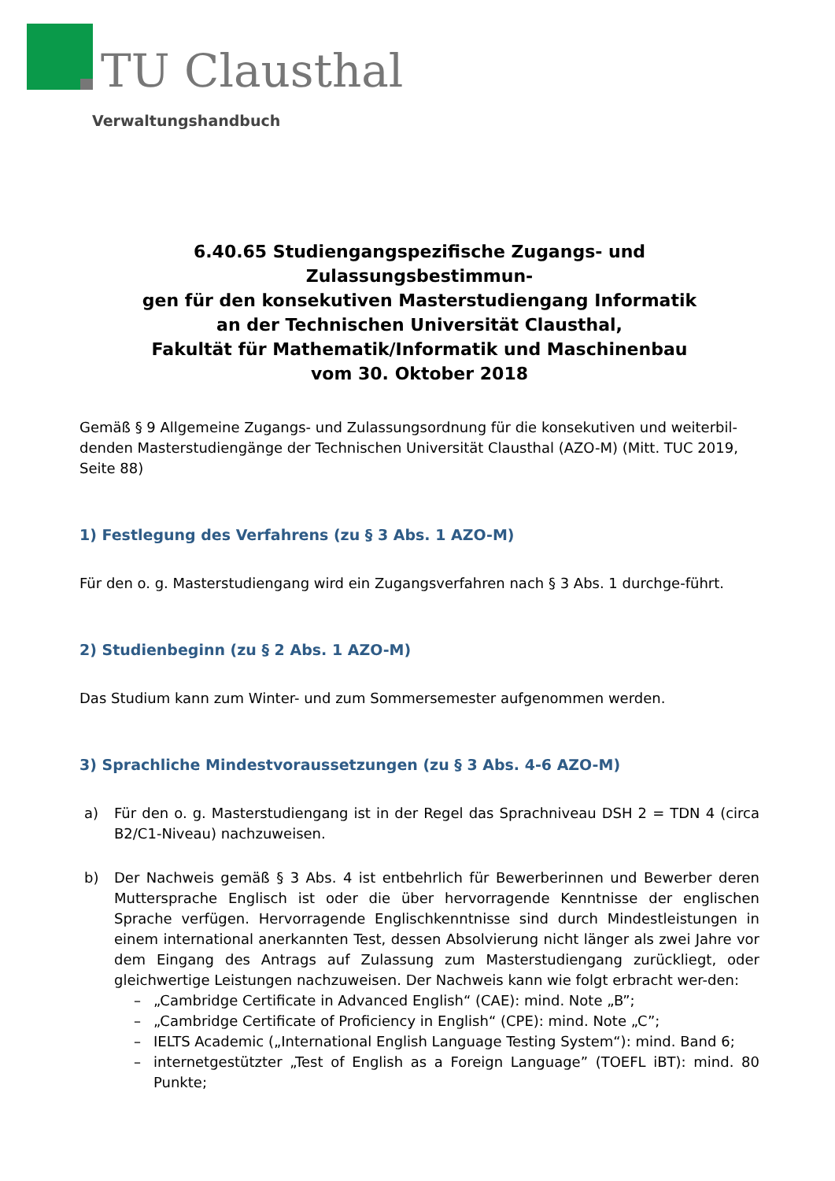TU Clausthal
Verwaltungshandbuch
6.40.65 Studiengangspezifische Zugangs- und Zulassungsbestimmun-
gen für den konsekutiven Masterstudiengang Informatik
an der Technischen Universität Clausthal,
Fakultät für Mathematik/Informatik und Maschinenbau
vom 30. Oktober 2018
Gemäß § 9 Allgemeine Zugangs- und Zulassungsordnung für die konsekutiven und weiterbil-denden Masterstudiengänge der Technischen Universität Clausthal (AZO-M) (Mitt. TUC 2019, Seite 88)
1) Festlegung des Verfahrens (zu § 3 Abs. 1 AZO-M)
Für den o. g. Masterstudiengang wird ein Zugangsverfahren nach § 3 Abs. 1 durchge-führt.
2) Studienbeginn (zu § 2 Abs. 1 AZO-M)
Das Studium kann zum Winter- und zum Sommersemester aufgenommen werden.
3) Sprachliche Mindestvoraussetzungen (zu § 3 Abs. 4-6 AZO-M)
a) Für den o. g. Masterstudiengang ist in der Regel das Sprachniveau DSH 2 = TDN 4 (circa B2/C1-Niveau) nachzuweisen.
b) Der Nachweis gemäß § 3 Abs. 4 ist entbehrlich für Bewerberinnen und Bewerber deren Muttersprache Englisch ist oder die über hervorragende Kenntnisse der englischen Sprache verfügen. Hervorragende Englischkenntnisse sind durch Mindestleistungen in einem international anerkannten Test, dessen Absolvierung nicht länger als zwei Jahre vor dem Eingang des Antrags auf Zulassung zum Masterstudiengang zurückliegt, oder gleichwertige Leistungen nachzuweisen. Der Nachweis kann wie folgt erbracht wer-den:
– „Cambridge Certificate in Advanced English“ (CAE): mind. Note „B”;
– „Cambridge Certificate of Proficiency in English“ (CPE): mind. Note „C”;
– IELTS Academic („International English Language Testing System“): mind. Band 6;
– internetgestützter „Test of English as a Foreign Language” (TOEFL iBT): mind. 80 Punkte;